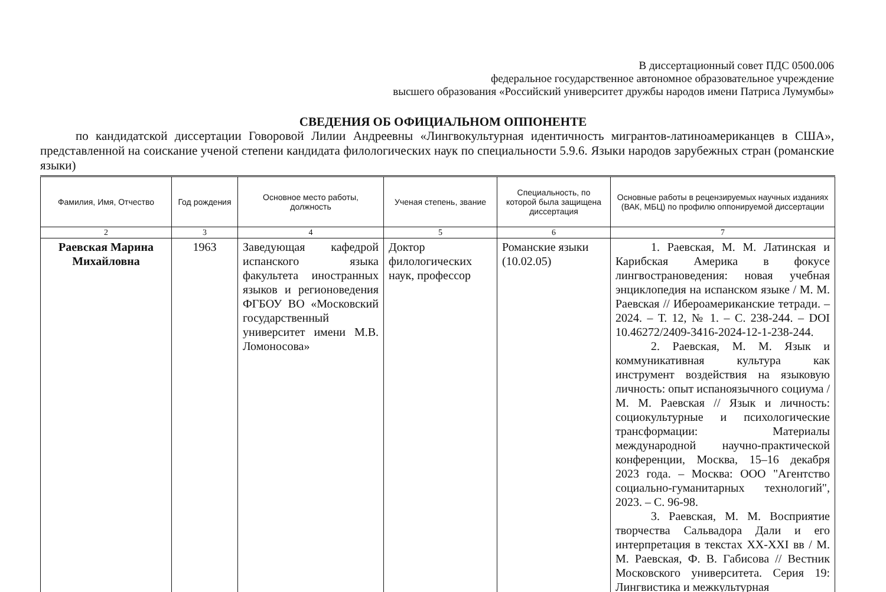В диссертационный совет ПДС 0500.006
федеральное государственное автономное образовательное учреждение
высшего образования «Российский университет дружбы народов имени Патриса Лумумбы»
СВЕДЕНИЯ ОБ ОФИЦИАЛЬНОМ ОППОНЕНТЕ
по кандидатской диссертации Говоровой Лилии Андреевны «Лингвокультурная идентичность мигрантов-латиноамериканцев в США», представленной на соискание ученой степени кандидата филологических наук по специальности 5.9.6. Языки народов зарубежных стран (романские языки)
| Фамилия, Имя, Отчество | Год рождения | Основное место работы, должность | Ученая степень, звание | Специальность, по которой была защищена диссертация | Основные работы в рецензируемых научных изданиях (ВАК, МБЦ) по профилю оппонируемой диссертации |
| --- | --- | --- | --- | --- | --- |
| 2 | 3 | 4 | 5 | 6 | 7 |
| Раевская Марина Михайловна | 1963 | Заведующая кафедрой испанского языка факультета иностранных языков и регионоведения ФГБОУ ВО «Московский государственный университет имени М.В. Ломоносова» | Доктор филологических наук, профессор | Романские языки (10.02.05) | 1. Раевская, М. М. Латинская и Карибская Америка в фокусе лингвострановедения: новая учебная энциклопедия на испанском языке / М. М. Раевская // Ибероамериканские тетради. – 2024. – Т. 12, № 1. – С. 238-244. – DOI 10.46272/2409-3416-2024-12-1-238-244. 2. Раевская, М. М. Язык и коммуникативная культура как инструмент воздействия на языковую личность: опыт испаноязычного социума / М. М. Раевская // Язык и личность: социокультурные и психологические трансформации: Материалы международной научно-практической конференции, Москва, 15–16 декабря 2023 года. – Москва: ООО "Агентство социально-гуманитарных технологий", 2023. – С. 96-98. 3. Раевская, М. М. Восприятие творчества Сальвадора Дали и его интерпретация в текстах XX-XXI вв / М. М. Раевская, Ф. В. Габисова // Вестник Московского университета. Серия 19: Лингвистика и межкультурная |